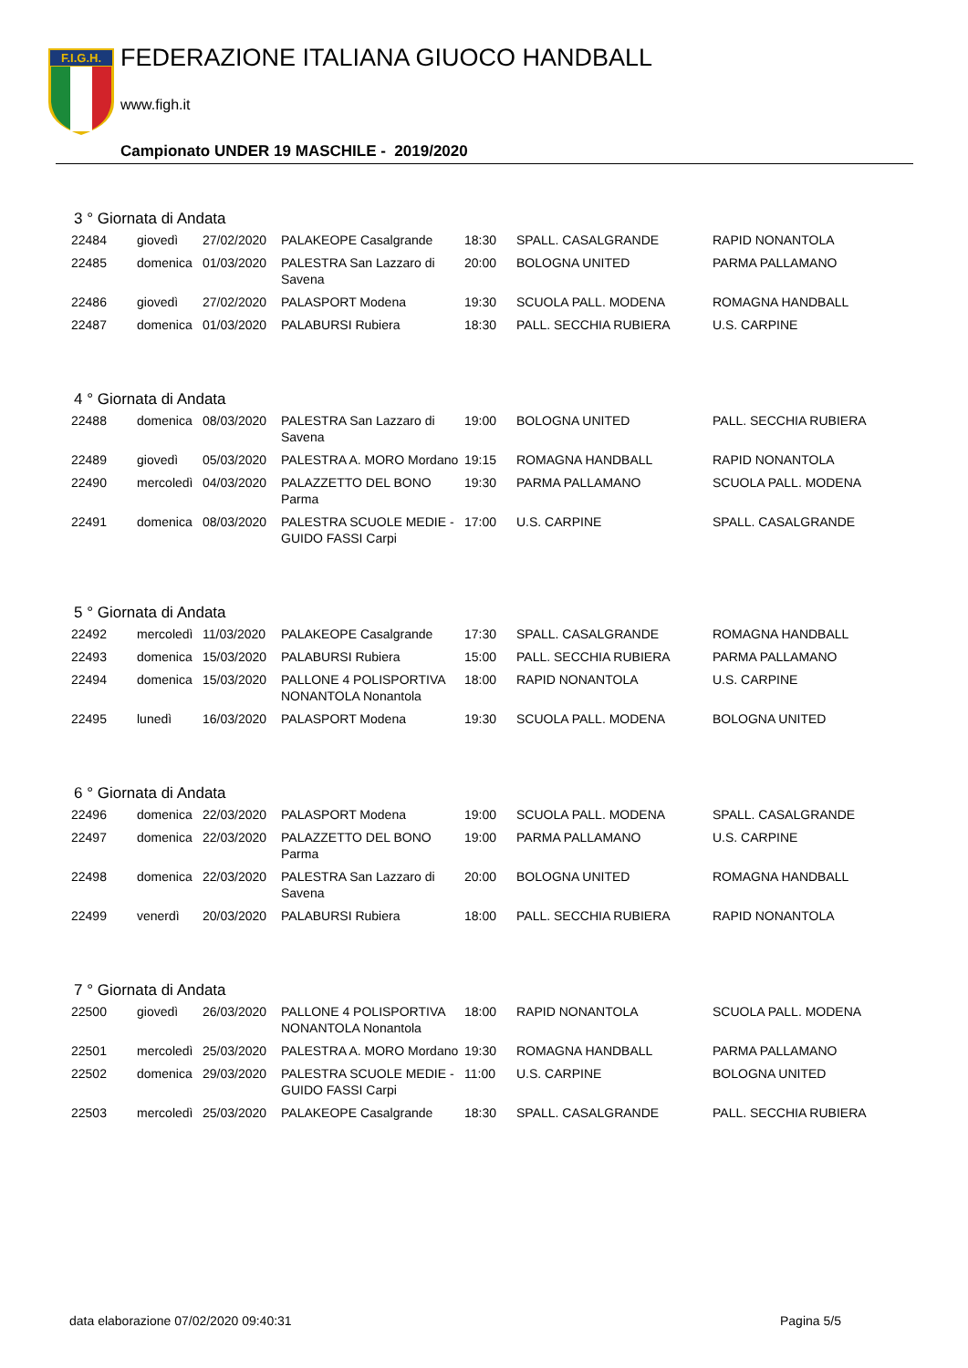F.I.G.H.
FEDERAZIONE ITALIANA GIUOCO HANDBALL
www.figh.it
Campionato UNDER 19 MASCHILE - 2019/2020
3 ° Giornata di Andata
| 22484 | giovedì | 27/02/2020 | PALAKEOPE Casalgrande | 18:30 | SPALL. CASALGRANDE | RAPID NONANTOLA |
| 22485 | domenica | 01/03/2020 | PALESTRA San Lazzaro di Savena | 20:00 | BOLOGNA UNITED | PARMA PALLAMANO |
| 22486 | giovedì | 27/02/2020 | PALASPORT Modena | 19:30 | SCUOLA PALL. MODENA | ROMAGNA HANDBALL |
| 22487 | domenica | 01/03/2020 | PALABURSI Rubiera | 18:30 | PALL. SECCHIA RUBIERA | U.S. CARPINE |
4 ° Giornata di Andata
| 22488 | domenica | 08/03/2020 | PALESTRA San Lazzaro di Savena | 19:00 | BOLOGNA UNITED | PALL. SECCHIA RUBIERA |
| 22489 | giovedì | 05/03/2020 | PALESTRA A. MORO Mordano | 19:15 | ROMAGNA HANDBALL | RAPID NONANTOLA |
| 22490 | mercoledì | 04/03/2020 | PALAZZETTO DEL BONO Parma | 19:30 | PARMA PALLAMANO | SCUOLA PALL. MODENA |
| 22491 | domenica | 08/03/2020 | PALESTRA SCUOLE MEDIE - GUIDO FASSI Carpi | 17:00 | U.S. CARPINE | SPALL. CASALGRANDE |
5 ° Giornata di Andata
| 22492 | mercoledì | 11/03/2020 | PALAKEOPE Casalgrande | 17:30 | SPALL. CASALGRANDE | ROMAGNA HANDBALL |
| 22493 | domenica | 15/03/2020 | PALABURSI Rubiera | 15:00 | PALL. SECCHIA RUBIERA | PARMA PALLAMANO |
| 22494 | domenica | 15/03/2020 | PALLONE 4 POLISPORTIVA NONANTOLA Nonantola | 18:00 | RAPID NONANTOLA | U.S. CARPINE |
| 22495 | lunedì | 16/03/2020 | PALASPORT Modena | 19:30 | SCUOLA PALL. MODENA | BOLOGNA UNITED |
6 ° Giornata di Andata
| 22496 | domenica | 22/03/2020 | PALASPORT Modena | 19:00 | SCUOLA PALL. MODENA | SPALL. CASALGRANDE |
| 22497 | domenica | 22/03/2020 | PALAZZETTO DEL BONO Parma | 19:00 | PARMA PALLAMANO | U.S. CARPINE |
| 22498 | domenica | 22/03/2020 | PALESTRA San Lazzaro di Savena | 20:00 | BOLOGNA UNITED | ROMAGNA HANDBALL |
| 22499 | venerdì | 20/03/2020 | PALABURSI Rubiera | 18:00 | PALL. SECCHIA RUBIERA | RAPID NONANTOLA |
7 ° Giornata di Andata
| 22500 | giovedì | 26/03/2020 | PALLONE 4 POLISPORTIVA NONANTOLA Nonantola | 18:00 | RAPID NONANTOLA | SCUOLA PALL. MODENA |
| 22501 | mercoledì | 25/03/2020 | PALESTRA A. MORO Mordano | 19:30 | ROMAGNA HANDBALL | PARMA PALLAMANO |
| 22502 | domenica | 29/03/2020 | PALESTRA SCUOLE MEDIE - GUIDO FASSI Carpi | 11:00 | U.S. CARPINE | BOLOGNA UNITED |
| 22503 | mercoledì | 25/03/2020 | PALAKEOPE Casalgrande | 18:30 | SPALL. CASALGRANDE | PALL. SECCHIA RUBIERA |
data elaborazione 07/02/2020 09:40:31
Pagina 5/5